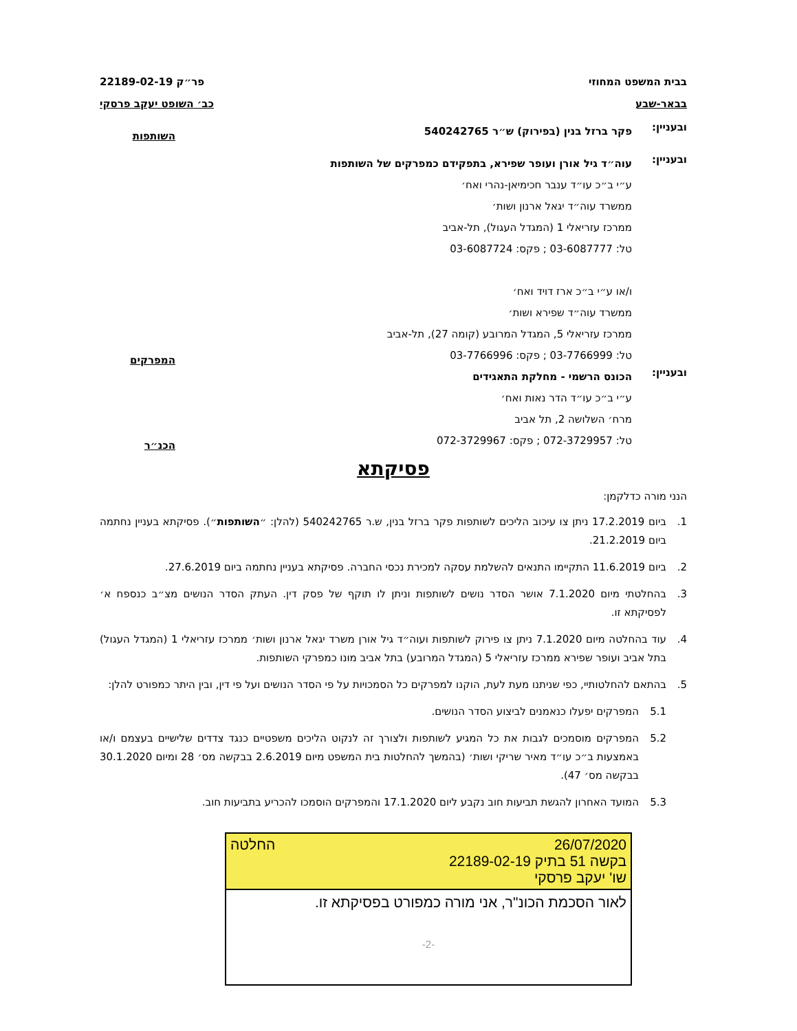בבית המשפט המחוזי פר״ק 22189-02-19
בבאר-שבע כב׳ השופט יעקב פרסקי
ובעניין:
פקר ברזל בנין (בפירוק) ש״ר 540242765
השותפות
ובעניין:
עוה״ד גיל אורן ועופר שפירא, בתפקידם כמפרקים של השותפות
ע״י ב״כ עו״ד ענבר חכימיאן-נהרי ואח׳
ממשרד עוה״ד יגאל ארנון ושות׳
ממרכז עזריאלי 1 (המגדל העגול), תל-אביב
טל: 03-6087777 ; פקס: 03-6087724
ו/או ע״י ב״כ ארז דויד ואח׳
ממשרד עוה״ד שפירא ושות׳
ממרכז עזריאלי 5, המגדל המרובע (קומה 27), תל-אביב
טל: 03-7766999 ; פקס: 03-7766996
המפרקים
ובעניין:
הכונס הרשמי - מחלקת התאגידים
ע״י ב״כ עו״ד הדר נאות ואח׳
מרח׳ השלושה 2, תל אביב
טל: 072-3729957 ; פקס: 072-3729967
הכנ״ר
פסיקתא
הנני מורה כדלקמן:
1. ביום 17.2.2019 ניתן צו עיכוב הליכים לשותפות פקר ברזל בנין, ש.ר 540242765 (להלן: ״השותפות״). פסיקתא בעניין נחתמה ביום 21.2.2019.
2. ביום 11.6.2019 התקיימו התנאים להשלמת עסקה למכירת נכסי החברה. פסיקתא בעניין נחתמה ביום 27.6.2019.
3. בהחלטתי מיום 7.1.2020 אושר הסדר נושים לשותפות וניתן לו תוקף של פסק דין. העתק הסדר הנושים מצ״ב כנספח א׳ לפסיקתא זו.
4. עוד בהחלטה מיום 7.1.2020 ניתן צו פירוק לשותפות ועוה״ד גיל אורן משרד יגאל ארנון ושות׳ ממרכז עזריאלי 1 (המגדל העגול) בתל אביב ועופר שפירא ממרכז עזריאלי 5 (המגדל המרובע) בתל אביב מונו כמפרקי השותפות.
5. בהתאם להחלטותיי, כפי שניתנו מעת לעת, הוקנו למפרקים כל הסמכויות על פי הסדר הנושים ועל פי דין, ובין היתר כמפורט להלן:
5.1 המפרקים יפעלו כנאמנים לביצוע הסדר הנושים.
5.2 המפרקים מוסמכים לגבות את כל המגיע לשותפות ולצורך זה לנקוט הליכים משפטיים כנגד צדדים שלישיים בעצמם ו/או באמצעות ב״כ עו״ד מאיר שריקי ושות׳ (בהמשך להחלטות בית המשפט מיום 2.6.2019 בבקשה מס׳ 28 ומיום 30.1.2020 בבקשה מס׳ 47).
5.3 המועד האחרון להגשת תביעות חוב נקבע ליום 17.1.2020 והמפרקים הוסמכו להכריע בתביעות חוב.
26/07/2020
בקשה 51 בתיק 22189-02-19
שו' יעקב פרסקי
החלטה
לאור הסכמת הכונ"ר, אני מורה כמפורט בפסיקתא זו.
-2-